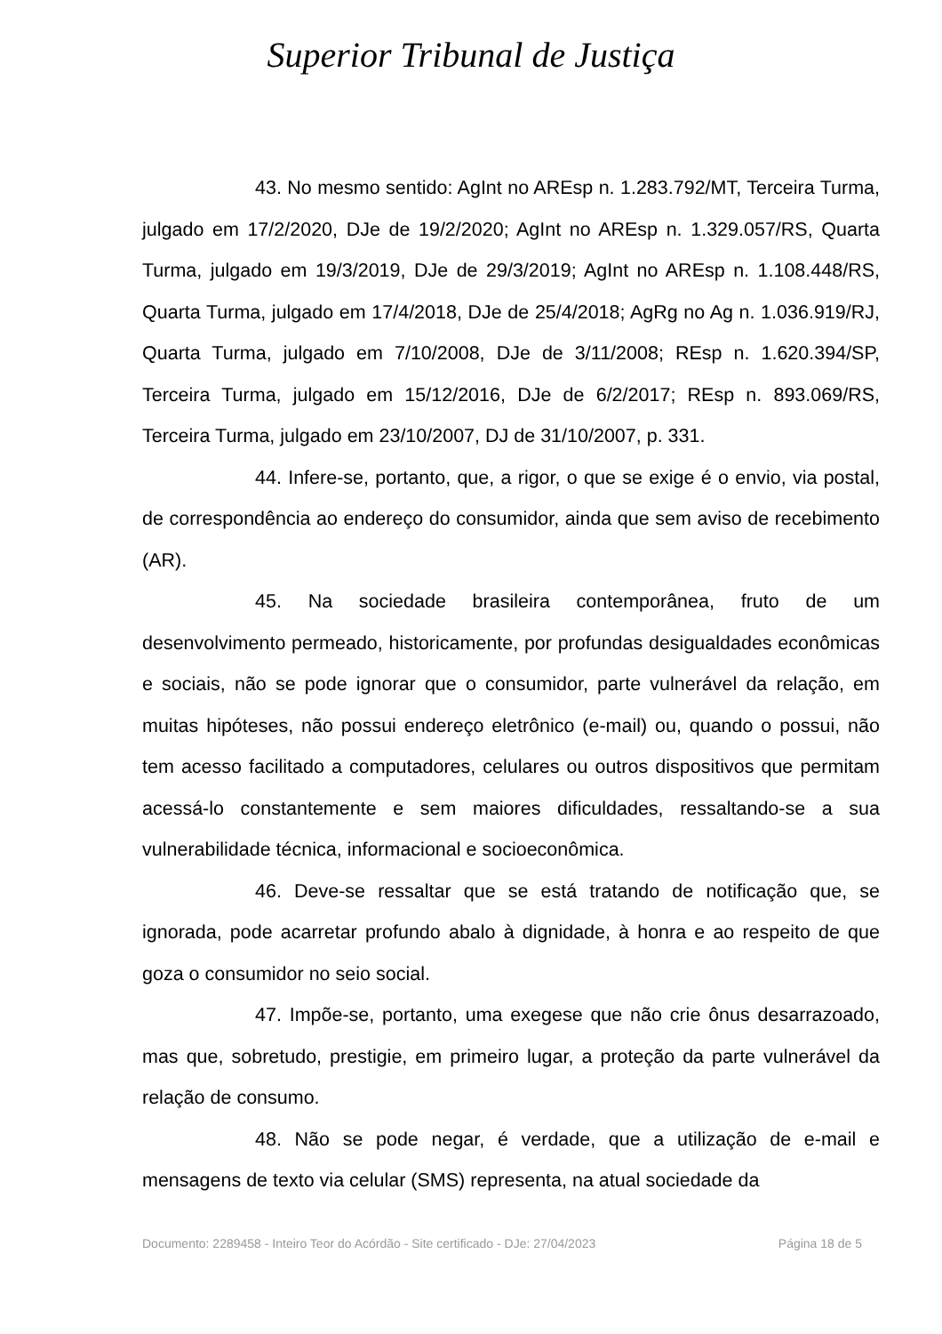Superior Tribunal de Justiça
43. No mesmo sentido: AgInt no AREsp n. 1.283.792/MT, Terceira Turma, julgado em 17/2/2020, DJe de 19/2/2020; AgInt no AREsp n. 1.329.057/RS, Quarta Turma, julgado em 19/3/2019, DJe de 29/3/2019; AgInt no AREsp n. 1.108.448/RS, Quarta Turma, julgado em 17/4/2018, DJe de 25/4/2018; AgRg no Ag n. 1.036.919/RJ, Quarta Turma, julgado em 7/10/2008, DJe de 3/11/2008; REsp n. 1.620.394/SP, Terceira Turma, julgado em 15/12/2016, DJe de 6/2/2017; REsp n. 893.069/RS, Terceira Turma, julgado em 23/10/2007, DJ de 31/10/2007, p. 331.
44. Infere-se, portanto, que, a rigor, o que se exige é o envio, via postal, de correspondência ao endereço do consumidor, ainda que sem aviso de recebimento (AR).
45. Na sociedade brasileira contemporânea, fruto de um desenvolvimento permeado, historicamente, por profundas desigualdades econômicas e sociais, não se pode ignorar que o consumidor, parte vulnerável da relação, em muitas hipóteses, não possui endereço eletrônico (e-mail) ou, quando o possui, não tem acesso facilitado a computadores, celulares ou outros dispositivos que permitam acessá-lo constantemente e sem maiores dificuldades, ressaltando-se a sua vulnerabilidade técnica, informacional e socioeconômica.
46. Deve-se ressaltar que se está tratando de notificação que, se ignorada, pode acarretar profundo abalo à dignidade, à honra e ao respeito de que goza o consumidor no seio social.
47. Impõe-se, portanto, uma exegese que não crie ônus desarrazoado, mas que, sobretudo, prestigie, em primeiro lugar, a proteção da parte vulnerável da relação de consumo.
48. Não se pode negar, é verdade, que a utilização de e-mail e mensagens de texto via celular (SMS) representa, na atual sociedade da
Documento: 2289458 - Inteiro Teor do Acórdão - Site certificado - DJe: 27/04/2023 Página 18 de 5